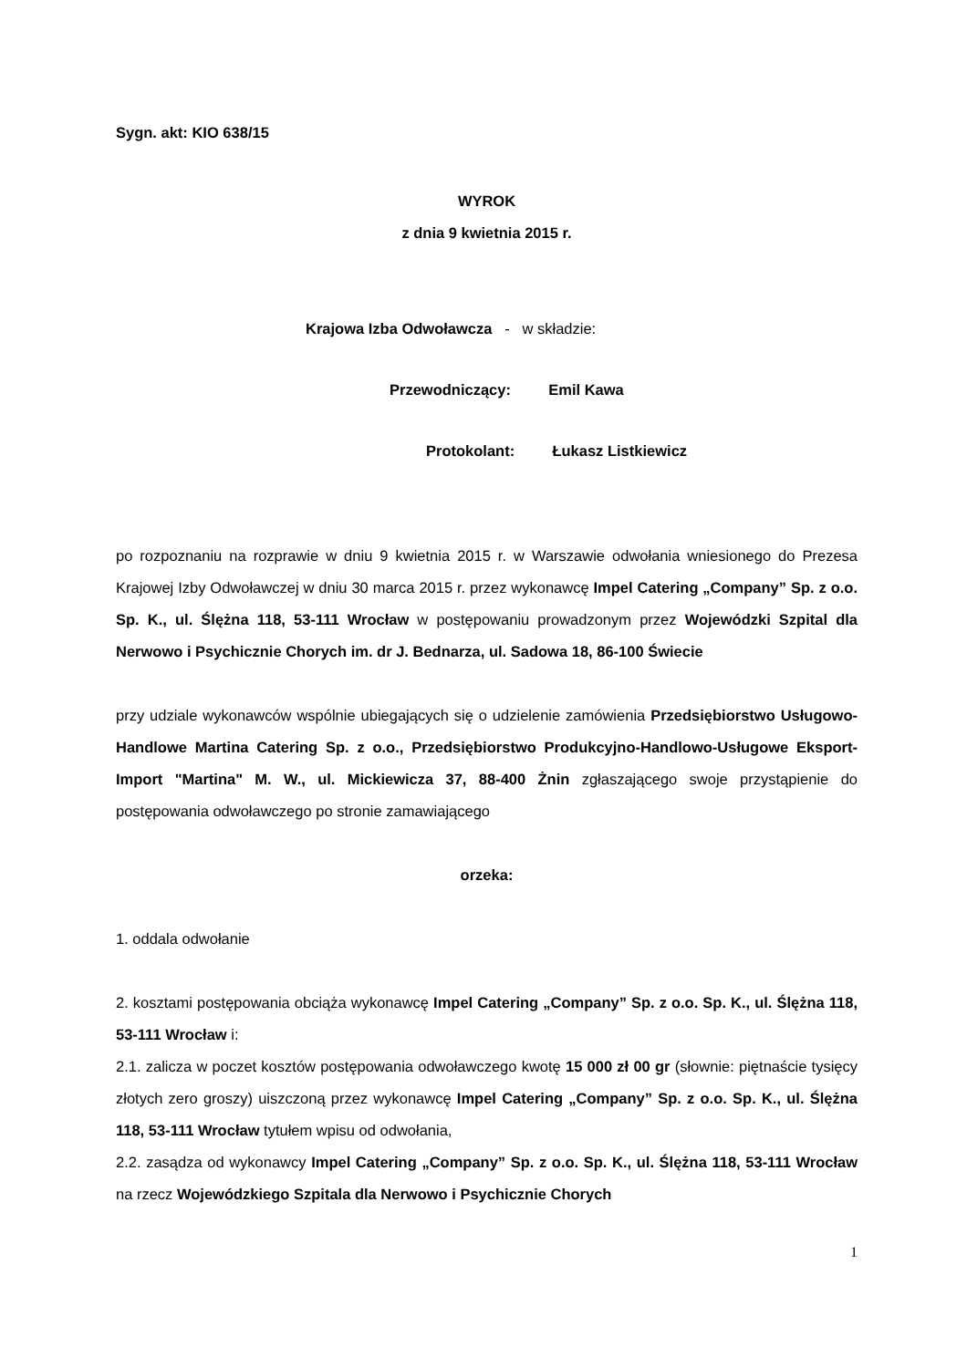Sygn. akt: KIO 638/15
WYROK
z dnia 9 kwietnia 2015 r.
Krajowa Izba Odwoławcza - w składzie:
Przewodniczący: Emil Kawa
Protokolant: Łukasz Listkiewicz
po rozpoznaniu na rozprawie w dniu 9 kwietnia 2015 r. w Warszawie odwołania wniesionego do Prezesa Krajowej Izby Odwoławczej w dniu 30 marca 2015 r. przez wykonawcę Impel Catering „Company” Sp. z o.o. Sp. K., ul. Ślężna 118, 53-111 Wrocław w postępowaniu prowadzonym przez Wojewódzki Szpital dla Nerwowo i Psychicznie Chorych im. dr J. Bednarza, ul. Sadowa 18, 86-100 Świecie
przy udziale wykonawców wspólnie ubiegających się o udzielenie zamówienia Przedsiębiorstwo Usługowo-Handlowe Martina Catering Sp. z o.o., Przedsiębiorstwo Produkcyjno-Handlowo-Usługowe Eksport-Import "Martina" M. W., ul. Mickiewicza 37, 88-400 Żnin zgłaszającego swoje przystąpienie do postępowania odwoławczego po stronie zamawiającego
orzeka:
1. oddala odwołanie
2. kosztami postępowania obciąża wykonawcę Impel Catering „Company” Sp. z o.o. Sp. K., ul. Ślężna 118, 53-111 Wrocław i:
2.1. zalicza w poczet kosztów postępowania odwoławczego kwotę 15 000 zł 00 gr (słownie: piętnaście tysięcy złotych zero groszy) uiszczoną przez wykonawcę Impel Catering „Company” Sp. z o.o. Sp. K., ul. Ślężna 118, 53-111 Wrocław tytułem wpisu od odwołania,
2.2. zasądza od wykonawcy Impel Catering „Company” Sp. z o.o. Sp. K., ul. Ślężna 118, 53-111 Wrocław na rzecz Wojewódzkiego Szpitala dla Nerwowo i Psychicznie Chorych
1